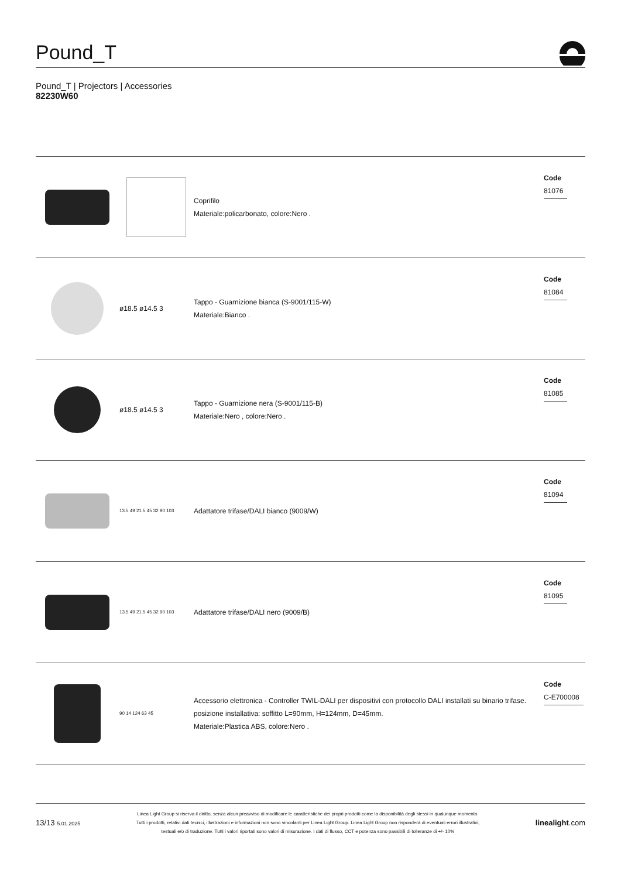Pound_T
Pound_T | Projectors | Accessories
82230W60
| | | Coprifilo Materiale:policarbonato, colore:Nero . | Code 81076 |
| | ø18.5 ø14.5 3 | Tappo - Guarnizione bianca (S-9001/115-W) Materiale:Bianco . | Code 81084 |
| | ø18.5 ø14.5 3 | Tappo - Guarnizione nera (S-9001/115-B) Materiale:Nero , colore:Nero . | Code 81085 |
| | 13.5 49 21.5 45 32 90 103 | Adattatore trifase/DALI bianco (9009/W) | Code 81094 |
| | 13.5 49 21.5 45 32 90 103 | Adattatore trifase/DALI nero (9009/B) | Code 81095 |
| | 90 14 124 63 45 | Accessorio elettronica - Controller TWIL-DALI per dispositivi con protocollo DALI installati su binario trifase. posizione installativa: soffitto L=90mm, H=124mm, D=45mm. Materiale:Plastica ABS, colore:Nero . | Code C-E700008 |
13/13 5.01.2025
Linea Light Group si riserva il diritto, senza alcun preavviso di modificare le caratteristiche dei propri prodotti come la disponibilità degli stessi in qualunque momento.
Tutti i prodotti, relativi dati tecnici, illustrazioni e informazioni non sono vincolanti per Linea Light Group. Linea Light Group non risponderà di eventuali errori illustrativi,
testuali e/o di traduzione. Tutti i valori riportati sono valori di misurazione. I dati di flusso, CCT e potenza sono passibili di tolleranze di +/- 10%
linealight.com